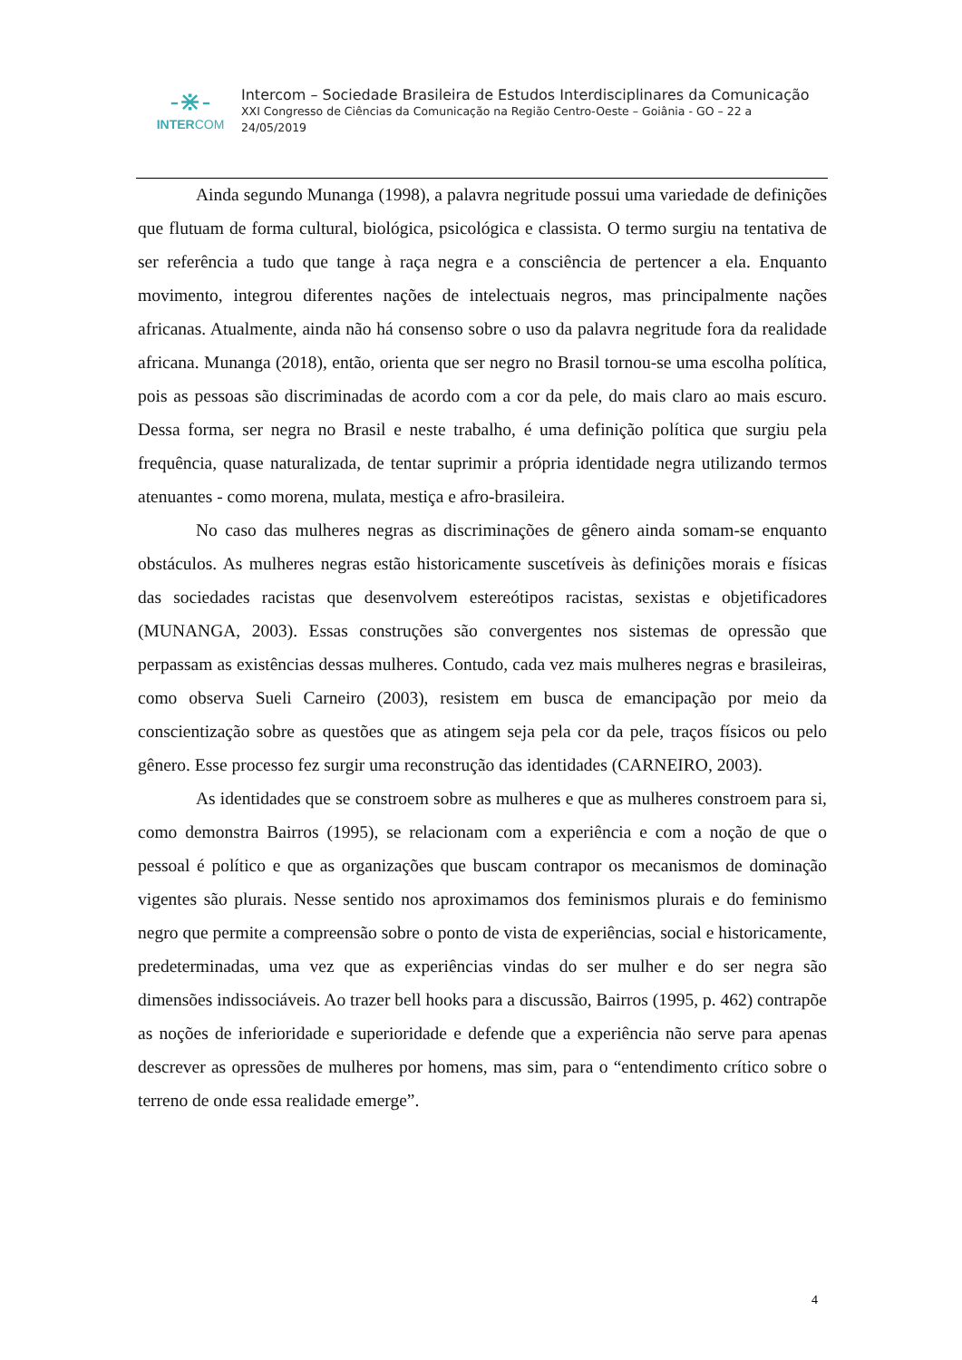-⋇-
INTERCOM
Intercom – Sociedade Brasileira de Estudos Interdisciplinares da Comunicação
XXI Congresso de Ciências da Comunicação na Região Centro-Oeste – Goiânia - GO – 22 a
24/05/2019
Ainda segundo Munanga (1998), a palavra negritude possui uma variedade de definições que flutuam de forma cultural, biológica, psicológica e classista. O termo surgiu na tentativa de ser referência a tudo que tange à raça negra e a consciência de pertencer a ela. Enquanto movimento, integrou diferentes nações de intelectuais negros, mas principalmente nações africanas. Atualmente, ainda não há consenso sobre o uso da palavra negritude fora da realidade africana. Munanga (2018), então, orienta que ser negro no Brasil tornou-se uma escolha política, pois as pessoas são discriminadas de acordo com a cor da pele, do mais claro ao mais escuro. Dessa forma, ser negra no Brasil e neste trabalho, é uma definição política que surgiu pela frequência, quase naturalizada, de tentar suprimir a própria identidade negra utilizando termos atenuantes - como morena, mulata, mestiça e afro-brasileira.
No caso das mulheres negras as discriminações de gênero ainda somam-se enquanto obstáculos. As mulheres negras estão historicamente suscetíveis às definições morais e físicas das sociedades racistas que desenvolvem estereótipos racistas, sexistas e objetificadores (MUNANGA, 2003). Essas construções são convergentes nos sistemas de opressão que perpassam as existências dessas mulheres. Contudo, cada vez mais mulheres negras e brasileiras, como observa Sueli Carneiro (2003), resistem em busca de emancipação por meio da conscientização sobre as questões que as atingem seja pela cor da pele, traços físicos ou pelo gênero. Esse processo fez surgir uma reconstrução das identidades (CARNEIRO, 2003).
As identidades que se constroem sobre as mulheres e que as mulheres constroem para si, como demonstra Bairros (1995), se relacionam com a experiência e com a noção de que o pessoal é político e que as organizações que buscam contrapor os mecanismos de dominação vigentes são plurais. Nesse sentido nos aproximamos dos feminismos plurais e do feminismo negro que permite a compreensão sobre o ponto de vista de experiências, social e historicamente, predeterminadas, uma vez que as experiências vindas do ser mulher e do ser negra são dimensões indissociáveis. Ao trazer bell hooks para a discussão, Bairros (1995, p. 462) contrapõe as noções de inferioridade e superioridade e defende que a experiência não serve para apenas descrever as opressões de mulheres por homens, mas sim, para o “entendimento crítico sobre o terreno de onde essa realidade emerge”.
4